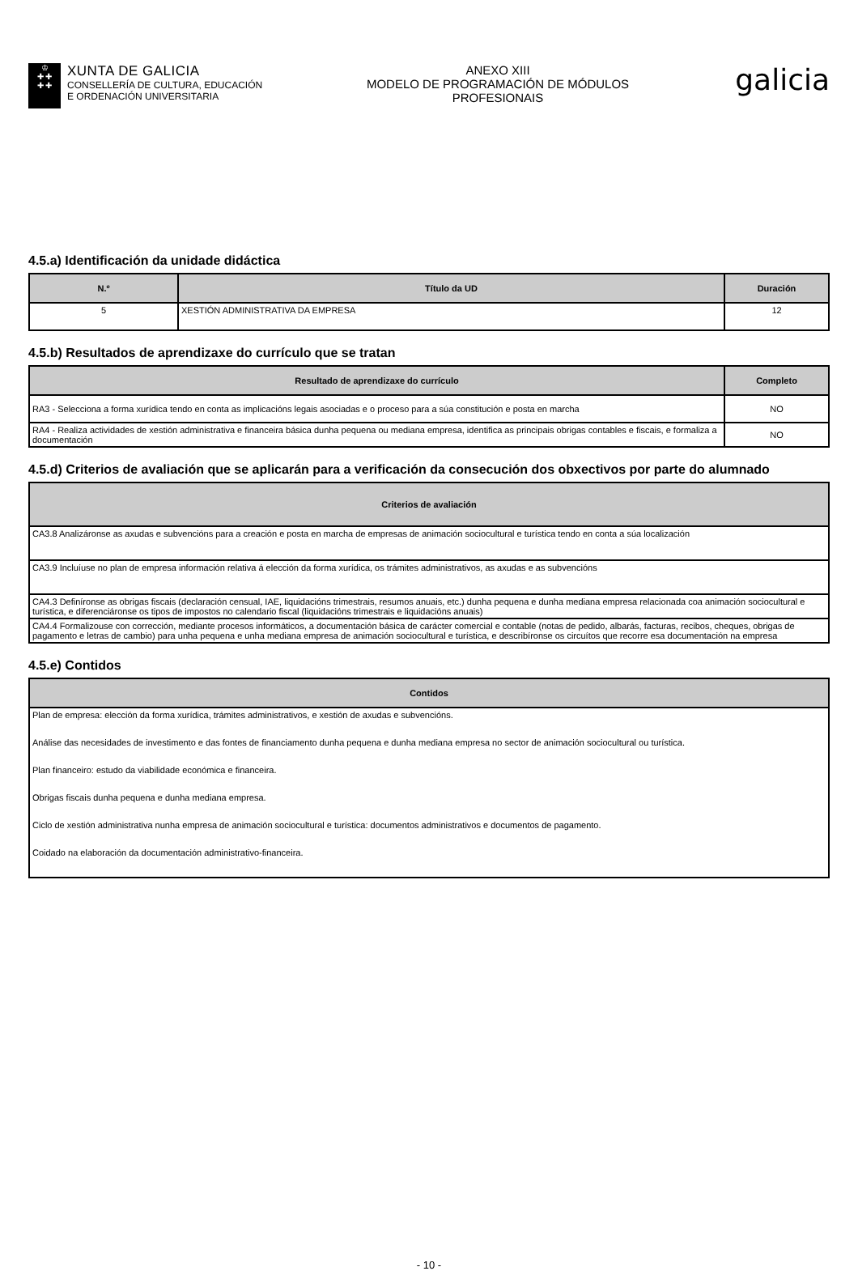♔
✚ ✚
✚ ✚
XUNTA DE GALICIA
CONSELLERÍA DE CULTURA, EDUCACIÓN
E ORDENACIÓN UNIVERSITARIA
ANEXO XIII
MODELO DE PROGRAMACIÓN DE MÓDULOS
PROFESIONAIS
galicia
4.5.a) Identificación da unidade didáctica
| N.º | Título da UD | Duración |
| --- | --- | --- |
| 5 | XESTIÓN ADMINISTRATIVA DA EMPRESA | 12 |
4.5.b) Resultados de aprendizaxe do currículo que se tratan
| Resultado de aprendizaxe do currículo | Completo |
| --- | --- |
| RA3 - Selecciona a forma xurídica tendo en conta as implicacións legais asociadas e o proceso para a súa constitución e posta en marcha | NO |
| RA4 - Realiza actividades de xestión administrativa e financeira básica dunha pequena ou mediana empresa, identifica as principais obrigas contables e fiscais, e formaliza a documentación | NO |
4.5.d) Criterios de avaliación que se aplicarán para a verificación da consecución dos obxectivos por parte do alumnado
| Criterios de avaliación |
| --- |
| CA3.8 Analizáronse as axudas e subvencións para a creación e posta en marcha de empresas de animación sociocultural e turística tendo en conta a súa localización |
| CA3.9 Incluíuse no plan de empresa información relativa á elección da forma xurídica, os trámites administrativos, as axudas e as subvencións |
| CA4.3 Definíronse as obrigas fiscais (declaración censual, IAE, liquidacións trimestrais, resumos anuais, etc.) dunha pequena e dunha mediana empresa relacionada coa animación sociocultural e turística, e diferenciáronse os tipos de impostos no calendario fiscal (liquidacións trimestrais e liquidacións anuais) |
| CA4.4 Formalizouse con corrección, mediante procesos informáticos, a documentación básica de carácter comercial e contable (notas de pedido, albarás, facturas, recibos, cheques, obrigas de pagamento e letras de cambio) para unha pequena e unha mediana empresa de animación sociocultural e turística, e describíronse os circuítos que recorre esa documentación na empresa |
4.5.e) Contidos
| Contidos |
| --- |
| Plan de empresa: elección da forma xurídica, trámites administrativos, e xestión de axudas e subvencións. Análise das necesidades de investimento e das fontes de financiamento dunha pequena e dunha mediana empresa no sector de animación sociocultural ou turística. Plan financeiro: estudo da viabilidade económica e financeira. Obrigas fiscais dunha pequena e dunha mediana empresa. Ciclo de xestión administrativa nunha empresa de animación sociocultural e turística: documentos administrativos e documentos de pagamento. Coidado na elaboración da documentación administrativo-financeira. |
- 10 -